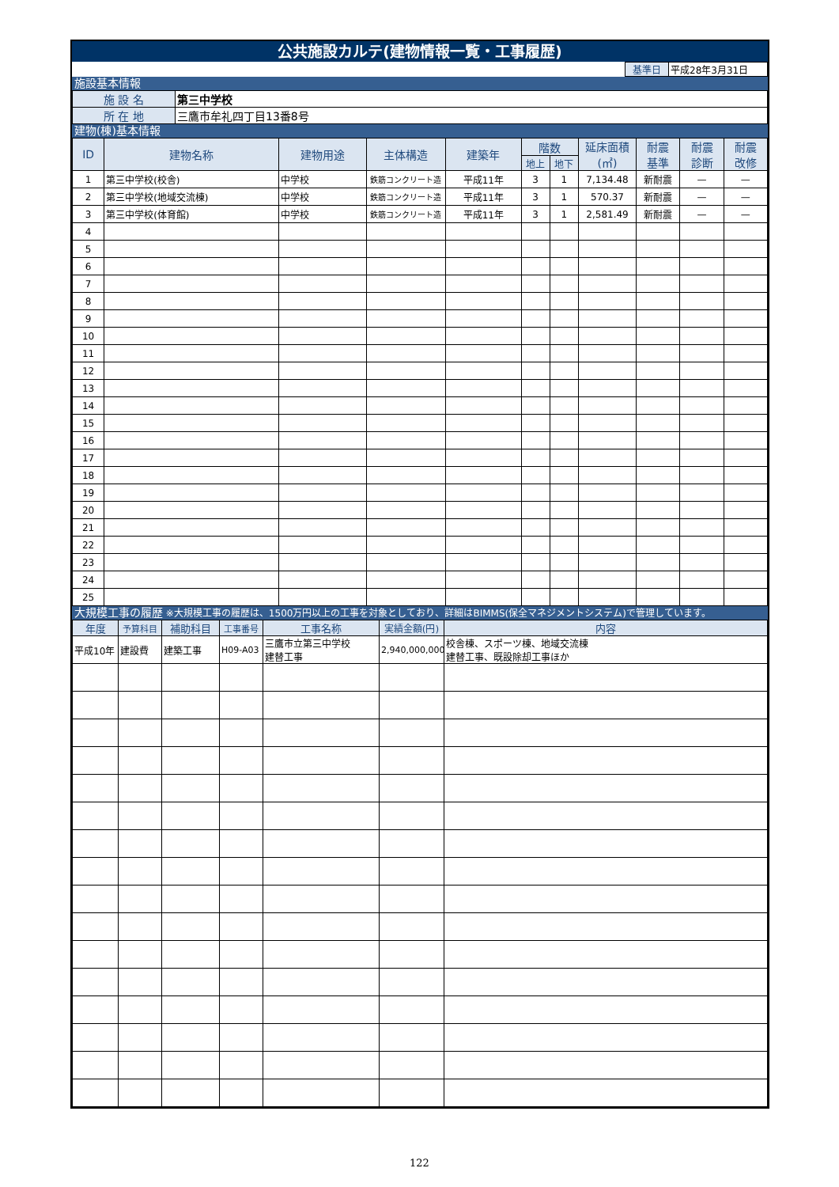公共施設カルテ(建物情報一覧・工事履歴)
| | 基準日 | 平成28年3月31日 |
施設基本情報
| 施 設 名 | 第三中学校 |
| 所 在 地 | 三鷹市牟礼四丁目13番8号 |
建物(棟)基本情報
| ID | 建物名称 | 建物用途 | 主体構造 | 建築年 | 階数 | | 延床面積 (㎡) | 耐震 基準 | 耐震 診断 | 耐震 改修 |
| --- | --- | --- | --- | --- | --- | --- | --- | --- | --- | --- |
| | | | | | 地上 | 地下 | | | | |
| 1 | 第三中学校(校舎) | 中学校 | 鉄筋コンクリート造 | 平成11年 | 3 | 1 | 7,134.48 | 新耐震 | — | — |
| 2 | 第三中学校(地域交流棟) | 中学校 | 鉄筋コンクリート造 | 平成11年 | 3 | 1 | 570.37 | 新耐震 | — | — |
| 3 | 第三中学校(体育館) | 中学校 | 鉄筋コンクリート造 | 平成11年 | 3 | 1 | 2,581.49 | 新耐震 | — | — |
| 4 | | | | | | | | | | |
| 5 | | | | | | | | | | |
| 6 | | | | | | | | | | |
| 7 | | | | | | | | | | |
| 8 | | | | | | | | | | |
| 9 | | | | | | | | | | |
| 10 | | | | | | | | | | |
| 11 | | | | | | | | | | |
| 12 | | | | | | | | | | |
| 13 | | | | | | | | | | |
| 14 | | | | | | | | | | |
| 15 | | | | | | | | | | |
| 16 | | | | | | | | | | |
| 17 | | | | | | | | | | |
| 18 | | | | | | | | | | |
| 19 | | | | | | | | | | |
| 20 | | | | | | | | | | |
| 21 | | | | | | | | | | |
| 22 | | | | | | | | | | |
| 23 | | | | | | | | | | |
| 24 | | | | | | | | | | |
| 25 | | | | | | | | | | |
大規模工事の履歴 ※大規模工事の履歴は、1500万円以上の工事を対象としており、詳細はBIMMS(保全マネジメントシステム)で管理しています。
| 年度 | 予算科目 | 補助科目 | 工事番号 | 工事名称 | 実績金額(円) | 内容 |
| --- | --- | --- | --- | --- | --- | --- |
| 平成10年 | 建設費 | 建築工事 | H09-A03 | 三鷹市立第三中学校 建替工事 | 2,940,000,000 | 校舎棟、スポーツ棟、地域交流棟 建替工事、既設除却工事ほか |
122